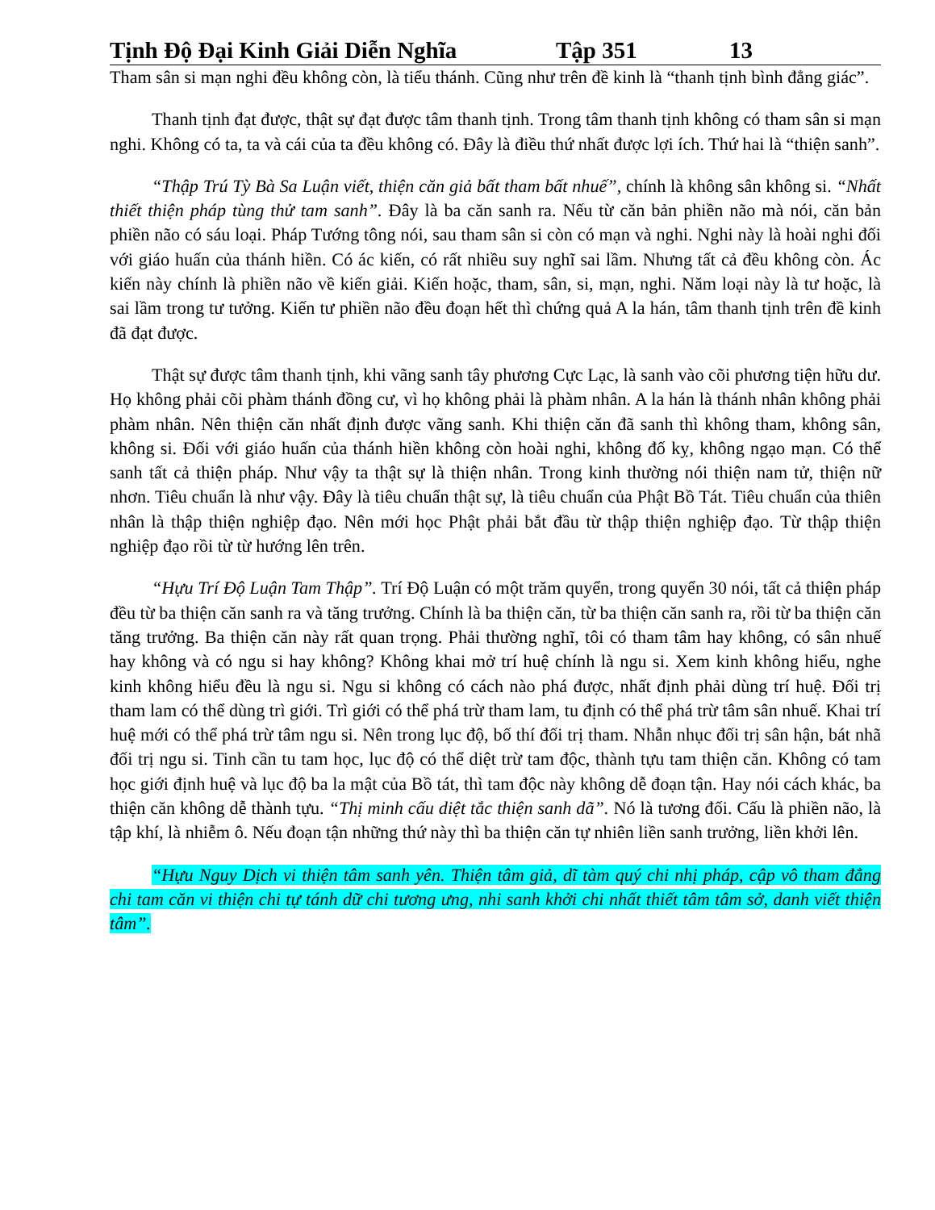Tịnh Độ Đại Kinh Giải Diễn Nghĩa Tập 351 13
Tham sân si mạn nghi đều không còn, là tiểu thánh. Cũng như trên đề kinh là “thanh tịnh bình đẳng giác”.
Thanh tịnh đạt được, thật sự đạt được tâm thanh tịnh. Trong tâm thanh tịnh không có tham sân si mạn nghi. Không có ta, ta và cái của ta đều không có. Đây là điều thứ nhất được lợi ích. Thứ hai là “thiện sanh”.
“Thập Trú Tỳ Bà Sa Luận viết, thiện căn giả bất tham bất nhuế”, chính là không sân không si. “Nhất thiết thiện pháp tùng thử tam sanh”. Đây là ba căn sanh ra. Nếu từ căn bản phiền não mà nói, căn bản phiền não có sáu loại. Pháp Tướng tông nói, sau tham sân si còn có mạn và nghi. Nghi này là hoài nghi đối với giáo huấn của thánh hiền. Có ác kiến, có rất nhiều suy nghĩ sai lầm. Nhưng tất cả đều không còn. Ác kiến này chính là phiền não về kiến giải. Kiến hoặc, tham, sân, si, mạn, nghi. Năm loại này là tư hoặc, là sai lầm trong tư tưởng. Kiến tư phiền não đều đoạn hết thì chứng quả A la hán, tâm thanh tịnh trên đề kinh đã đạt được.
Thật sự được tâm thanh tịnh, khi vãng sanh tây phương Cực Lạc, là sanh vào cõi phương tiện hữu dư. Họ không phải cõi phàm thánh đồng cư, vì họ không phải là phàm nhân. A la hán là thánh nhân không phải phàm nhân. Nên thiện căn nhất định được vãng sanh. Khi thiện căn đã sanh thì không tham, không sân, không si. Đối với giáo huấn của thánh hiền không còn hoài nghi, không đố kỵ, không ngạo mạn. Có thể sanh tất cả thiện pháp. Như vậy ta thật sự là thiện nhân. Trong kinh thường nói thiện nam tử, thiện nữ nhơn. Tiêu chuẩn là như vậy. Đây là tiêu chuẩn thật sự, là tiêu chuẩn của Phật Bồ Tát. Tiêu chuẩn của thiên nhân là thập thiện nghiệp đạo. Nên mới học Phật phải bắt đầu từ thập thiện nghiệp đạo. Từ thập thiện nghiệp đạo rồi từ từ hướng lên trên.
“Hựu Trí Độ Luận Tam Thập”. Trí Độ Luận có một trăm quyển, trong quyển 30 nói, tất cả thiện pháp đều từ ba thiện căn sanh ra và tăng trưởng. Chính là ba thiện căn, từ ba thiện căn sanh ra, rồi từ ba thiện căn tăng trưởng. Ba thiện căn này rất quan trọng. Phải thường nghĩ, tôi có tham tâm hay không, có sân nhuế hay không và có ngu si hay không? Không khai mở trí huệ chính là ngu si. Xem kinh không hiểu, nghe kinh không hiểu đều là ngu si. Ngu si không có cách nào phá được, nhất định phải dùng trí huệ. Đối trị tham lam có thể dùng trì giới. Trì giới có thể phá trừ tham lam, tu định có thể phá trừ tâm sân nhuế. Khai trí huệ mới có thể phá trừ tâm ngu si. Nên trong lục độ, bố thí đối trị tham. Nhẫn nhục đối trị sân hận, bát nhã đối trị ngu si. Tinh cần tu tam học, lục độ có thể diệt trừ tam độc, thành tựu tam thiện căn. Không có tam học giới định huệ và lục độ ba la mật của Bồ tát, thì tam độc này không dễ đoạn tận. Hay nói cách khác, ba thiện căn không dễ thành tựu. “Thị minh cấu diệt tắc thiện sanh dã”. Nó là tương đối. Cấu là phiền não, là tập khí, là nhiễm ô. Nếu đoạn tận những thứ này thì ba thiện căn tự nhiên liền sanh trưởng, liền khởi lên.
“Hựu Nguy Dịch vi thiện tâm sanh yên. Thiện tâm giả, dĩ tàm quý chi nhị pháp, cập vô tham đẳng chi tam căn vi thiện chi tự tánh dữ chi tương ưng, nhi sanh khởi chi nhất thiết tâm tâm sở, danh viết thiện tâm”.